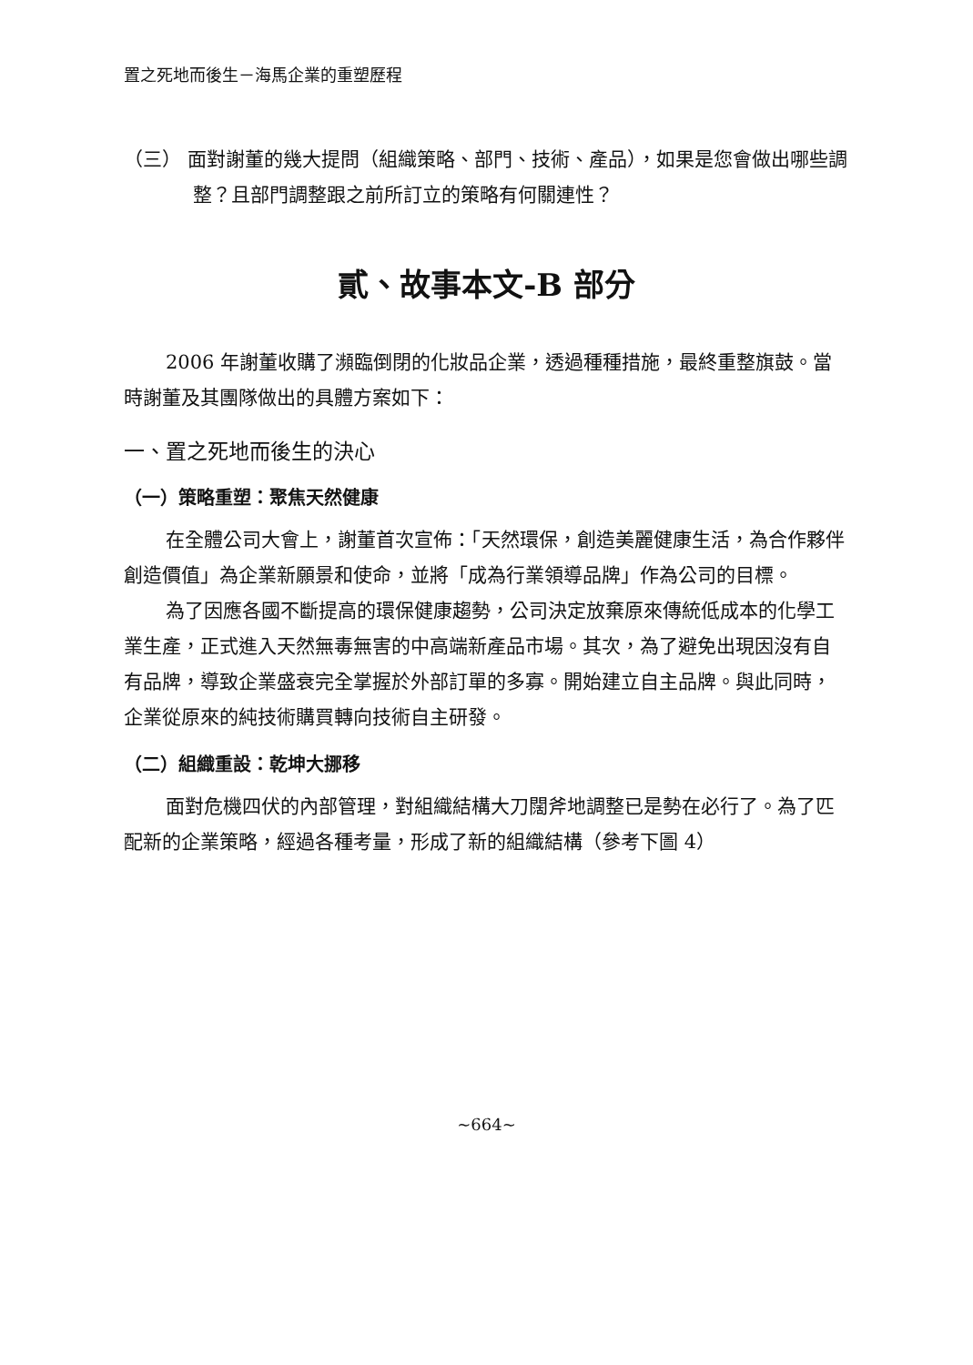置之死地而後生－海馬企業的重塑歷程
（三） 面對謝董的幾大提問（組織策略、部門、技術、產品），如果是您會做出哪些調整？且部門調整跟之前所訂立的策略有何關連性？
貳、故事本文-B 部分
2006 年謝董收購了瀕臨倒閉的化妝品企業，透過種種措施，最終重整旗鼓。當時謝董及其團隊做出的具體方案如下：
一、置之死地而後生的決心
（一）策略重塑：聚焦天然健康
在全體公司大會上，謝董首次宣佈：「天然環保，創造美麗健康生活，為合作夥伴創造價值」為企業新願景和使命，並將「成為行業領導品牌」作為公司的目標。
為了因應各國不斷提高的環保健康趨勢，公司決定放棄原來傳統低成本的化學工業生產，正式進入天然無毒無害的中高端新產品市場。其次，為了避免出現因沒有自有品牌，導致企業盛衰完全掌握於外部訂單的多寡。開始建立自主品牌。與此同時，企業從原來的純技術購買轉向技術自主研發。
（二）組織重設：乾坤大挪移
面對危機四伏的內部管理，對組織結構大刀闊斧地調整已是勢在必行了。為了匹配新的企業策略，經過各種考量，形成了新的組織結構（參考下圖 4）
~664~